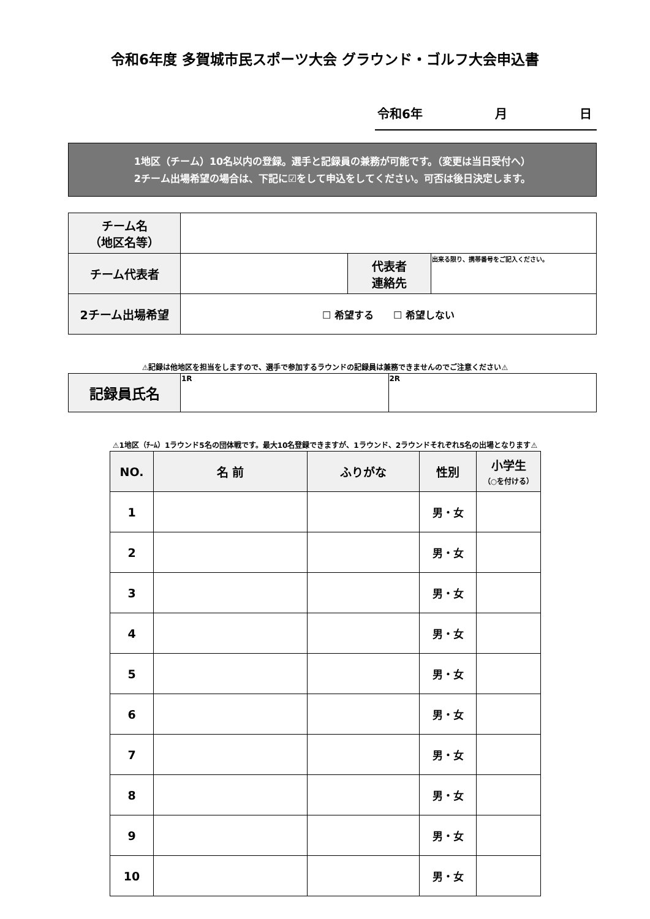令和6年度 多賀城市民スポーツ大会 グラウンド・ゴルフ大会申込書
令和6年 月 日
1地区（チーム）10名以内の登録。選手と記録員の兼務が可能です。（変更は当日受付へ）
2チーム出場希望の場合は、下記に☑をして申込をしてください。可否は後日決定します。
| チーム名 （地区名等） | | | |
| チーム代表者 | | 代表者 連絡先 | 出来る限り、携帯番号をご記入ください。 |
| 2チーム出場希望 | ☐ 希望する ☐ 希望しない | | |
⚠記録は他地区を担当をしますので、選手で参加するラウンドの記録員は兼務できませんのでご注意ください⚠
| 記録員氏名 | 1R | 2R |
⚠1地区（ﾁｰﾑ）1ラウンド5名の団体戦です。最大10名登録できますが、1ラウンド、2ラウンドそれぞれ5名の出場となります⚠
| NO. | 名 前 | ふりがな | 性別 | 小学生 （○を付ける） |
| --- | --- | --- | --- | --- |
| 1 | | | 男・女 | |
| 2 | | | 男・女 | |
| 3 | | | 男・女 | |
| 4 | | | 男・女 | |
| 5 | | | 男・女 | |
| 6 | | | 男・女 | |
| 7 | | | 男・女 | |
| 8 | | | 男・女 | |
| 9 | | | 男・女 | |
| 10 | | | 男・女 | |